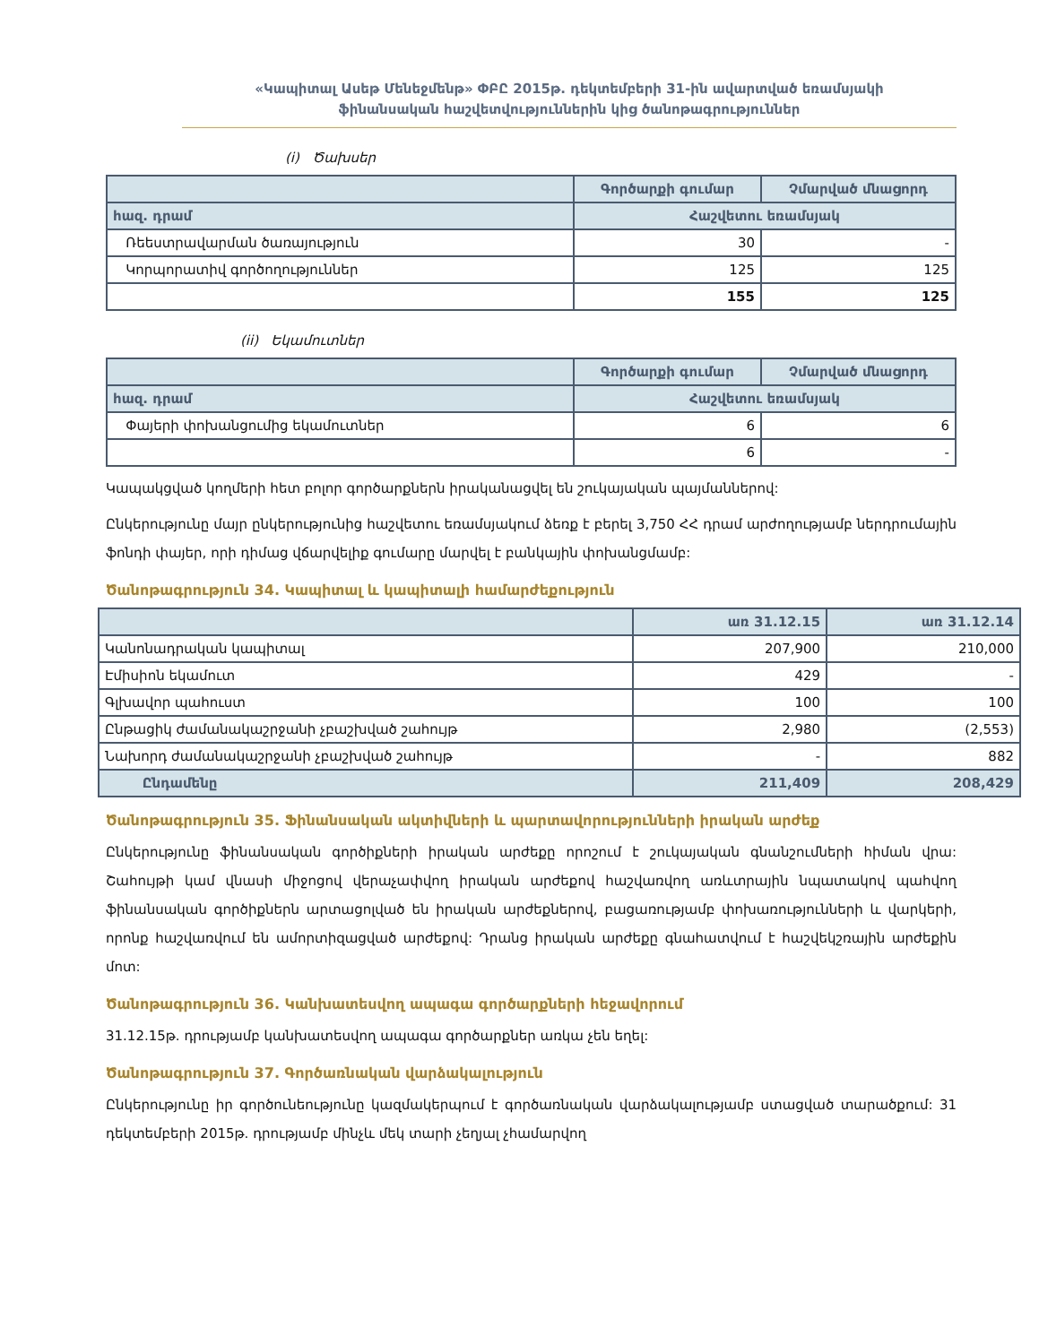«Կապիտալ Ասեթ Մենեջմենթ» ՓԲԸ 2015թ. դեկտեմբերի 31-ին ավարտված եռամսյակի
ֆինանսական հաշվետվություններին կից ծանոթագրություններ
(i) Ծախսեր
| | Գործարքի գումար | Չմարված մնացորդ |
| --- | --- | --- |
| հազ. դրամ | Հաշվետու եռամսյակ | |
| Ռեեստրավարման ծառայություն | 30 | - |
| Կորպորատիվ գործողություններ | 125 | 125 |
| | 155 | 125 |
(ii) Եկամուտներ
| | Գործարքի գումար | Չմարված մնացորդ |
| --- | --- | --- |
| հազ. դրամ | Հաշվետու եռամսյակ | |
| Փայերի փոխանցումից եկամուտներ | 6 | 6 |
| | 6 | - |
Կապակցված կողմերի հետ բոլոր գործարքներն իրականացվել են շուկայական պայմաններով:
Ընկերությունը մայր ընկերությունից հաշվետու եռամսյակում ձեռք է բերել 3,750 ՀՀ դրամ արժողությամբ ներդրումային ֆոնդի փայեր, որի դիմաց վճարվելիք գումարը մարվել է բանկային փոխանցմամբ:
Ծանոթագրություն 34. Կապիտալ և կապիտալի համարժեքություն
| | առ 31.12.15 | առ 31.12.14 |
| --- | --- | --- |
| Կանոնադրական կապիտալ | 207,900 | 210,000 |
| Էմիսիոն եկամուտ | 429 | - |
| Գլխավոր պահուստ | 100 | 100 |
| Ընթացիկ ժամանակաշրջանի չբաշխված շահույթ | 2,980 | (2,553) |
| Նախորդ ժամանակաշրջանի չբաշխված շահույթ | - | 882 |
| Ընդամենը | 211,409 | 208,429 |
Ծանոթագրություն 35. Ֆինանսական ակտիվների և պարտավորությունների իրական արժեք
Ընկերությունը ֆինանսական գործիքների իրական արժեքը որոշում է շուկայական գնանշումների հիման վրա: Շահույթի կամ վնասի միջոցով վերաչափվող իրական արժեքով հաշվառվող առևտրային նպատակով պահվող ֆինանսական գործիքներն արտացոլված են իրական արժեքներով, բացառությամբ փոխառությունների և վարկերի, որոնք հաշվառվում են ամորտիզացված արժեքով: Դրանց իրական արժեքը գնահատվում է հաշվեկշռային արժեքին մոտ:
Ծանոթագրություն 36. Կանխատեսվող ապագա գործարքների հեջավորում
31.12.15թ. դրությամբ կանխատեսվող ապագա գործարքներ առկա չեն եղել:
Ծանոթագրություն 37. Գործառնական վարձակալություն
Ընկերությունը իր գործունեությունը կազմակերպում է գործառնական վարձակալությամբ ստացված տարածքում: 31 դեկտեմբերի 2015թ. դրությամբ մինչև մեկ տարի չեղյալ չհամարվող